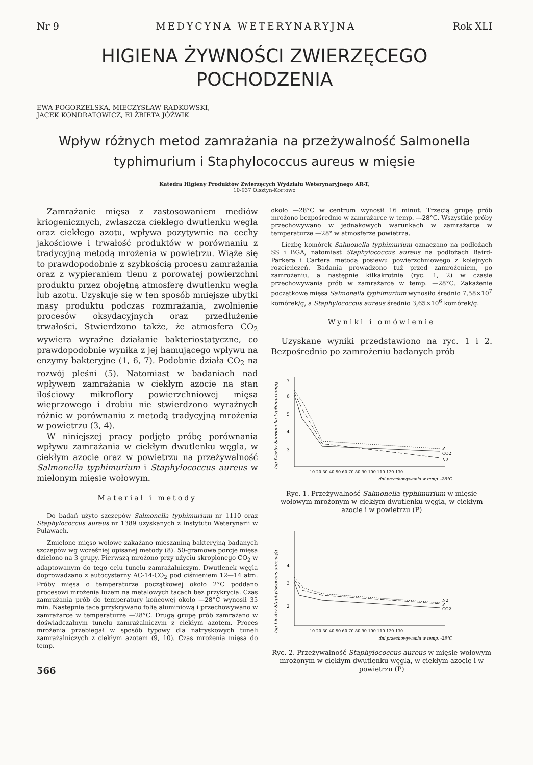Nr 9 MEDYCYNA WETERYNARYJNA Rok XLI
HIGIENA ŻYWNOŚCI ZWIERZĘCEGO
POCHODZENIA
EWA POGORZELSKA, MIECZYSŁAW RADKOWSKI,
JACEK KONDRATOWICZ, ELŻBIETA JÓŹWIK
Wpływ różnych metod zamrażania na przeżywalność Salmonella typhimurium i Staphylococcus aureus w mięsie
Katedra Higieny Produktów Zwierzęcych Wydziału Weterynaryjnego AR-T,
10-937 Olsztyn-Kortowo
Zamrażanie mięsa z zastosowaniem mediów kriogenicznych, zwłaszcza ciekłego dwutlenku węgla oraz ciekłego azotu, wpływa pozytywnie na cechy jakościowe i trwałość produktów w porównaniu z tradycyjną metodą mrożenia w powietrzu. Wiąże się to prawdopodobnie z szybkością procesu zamrażania oraz z wypieraniem tlenu z porowatej powierzchni produktu przez obojętną atmosferę dwutlenku węgla lub azotu. Uzyskuje się w ten sposób mniejsze ubytki masy produktu podczas rozmrażania, zwolnienie procesów oksydacyjnych oraz przedłużenie trwałości. Stwierdzono także, że atmosfera CO<sub>2</sub> wywiera wyraźne działanie bakteriostatyczne, co prawdopodobnie wynika z jej hamującego wpływu na enzymy bakteryjne (1, 6, 7). Podobnie działa CO<sub>2</sub> na rozwój pleśni (5). Natomiast w badaniach nad wpływem zamrażania w ciekłym azocie na stan ilościowy mikroflory powierzchniowej mięsa wieprzowego i drobiu nie stwierdzono wyraźnych różnic w porównaniu z metodą tradycyjną mrożenia w powietrzu (3, 4).
W niniejszej pracy podjęto próbę porównania wpływu zamrażania w ciekłym dwutlenku węgla, w ciekłym azocie oraz w powietrzu na przeżywalność Salmonella typhimurium i Staphylococcus aureus w mielonym mięsie wołowym.
Materiał i metody
Do badań użyto szczepów Salmonella typhimurium nr 1110 oraz Staphylococcus aureus nr 1389 uzyskanych z Instytutu Weterynarii w Puławach.
Zmielone mięso wołowe zakażano mieszaniną bakteryjną badanych szczepów wg wcześniej opisanej metody (8). 50-gramowe porcje mięsa dzielono na 3 grupy. Pierwszą mrożono przy użyciu skroplonego CO<sub>2</sub> w adaptowanym do tego celu tunelu zamrażalniczym. Dwutlenek węgla doprowadzano z autocysterny AC-14-CO<sub>2</sub> pod ciśnieniem 12—14 atm. Próby mięsa o temperaturze początkowej około 2°C poddano procesowi mrożenia luzem na metalowych tacach bez przykrycia. Czas zamrażania prób do temperatury końcowej około —28°C wynosił 35 min. Następnie tace przykrywano folią aluminiową i przechowywano w zamrażarce w temperaturze —28°C. Drugą grupę prób zamrażano w doświadczalnym tunelu zamrażalniczym z ciekłym azotem. Proces mrożenia przebiegał w sposób typowy dla natryskowych tuneli zamrażalniczych z ciekłym azotem (9, 10). Czas mrożenia mięsa do temp.
566
około —28°C w centrum wynosił 16 minut. Trzecią grupę prób mrożono bezpośrednio w zamrażarce w temp. —28°C. Wszystkie próby przechowywano w jednakowych warunkach w zamrażarce w temperaturze —28° w atmosferze powietrza.
Liczbę komórek Salmonella typhimurium oznaczano na podłożach SS i BGA, natomiast Staphylococcus aureus na podłożach Baird-Parkera i Cartera metodą posiewu powierzchniowego z kolejnych rozcieńczeń. Badania prowadzono tuż przed zamrożeniem, po zamrożeniu, a następnie kilkakrotnie (ryc. 1, 2) w czasie przechowywania prób w zamrażarce w temp. —28°C. Zakażenie początkowe mięsa Salmonella typhimurium wynosiło średnio 7,58×10<sup>7</sup> komórek/g, a Staphylococcus aureus średnio 3,65×10<sup>6</sup> komórek/g.
Wyniki i omówienie
Uzyskane wyniki przedstawiono na ryc. 1 i 2. Bezpośrednio po zamrożeniu badanych prób
log Liczby Salmonella typhimurium/g
7
6
5
4
3
P
CO2
N2
10 20 30 40 50 60 70 80 90 100 110 120 130
dni przechowywania w temp. -28°C
Ryc. 1. Przeżywalność Salmonella typhimurium w mięsie wołowym mrożonym w ciekłym dwutlenku węgla, w ciekłym azocie i w powietrzu (P)
log Liczby Staphylococcus aureus/g
4
3
2
N2
P
CO2
10 20 30 40 50 60 70 80 90 100 110 120 130
dni przechowywania w temp. -28°C
Ryc. 2. Przeżywalność Staphylococcus aureus w mięsie wołowym mrożonym w ciekłym dwutlenku węgla, w ciekłym azocie i w powietrzu (P)